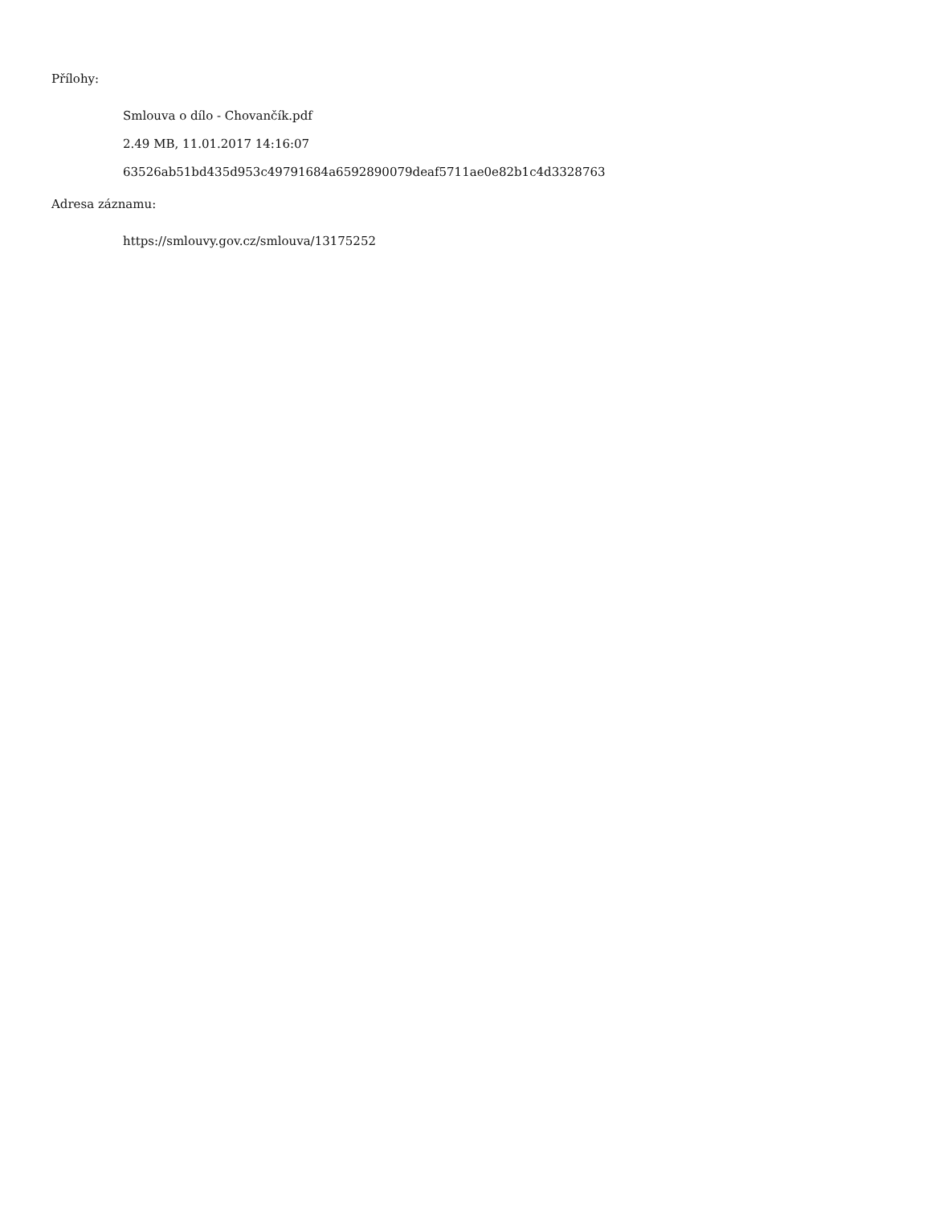Přílohy:
Smlouva o dílo - Chovančík.pdf
2.49 MB, 11.01.2017 14:16:07
63526ab51bd435d953c49791684a6592890079deaf5711ae0e82b1c4d3328763
Adresa záznamu:
https://smlouvy.gov.cz/smlouva/13175252